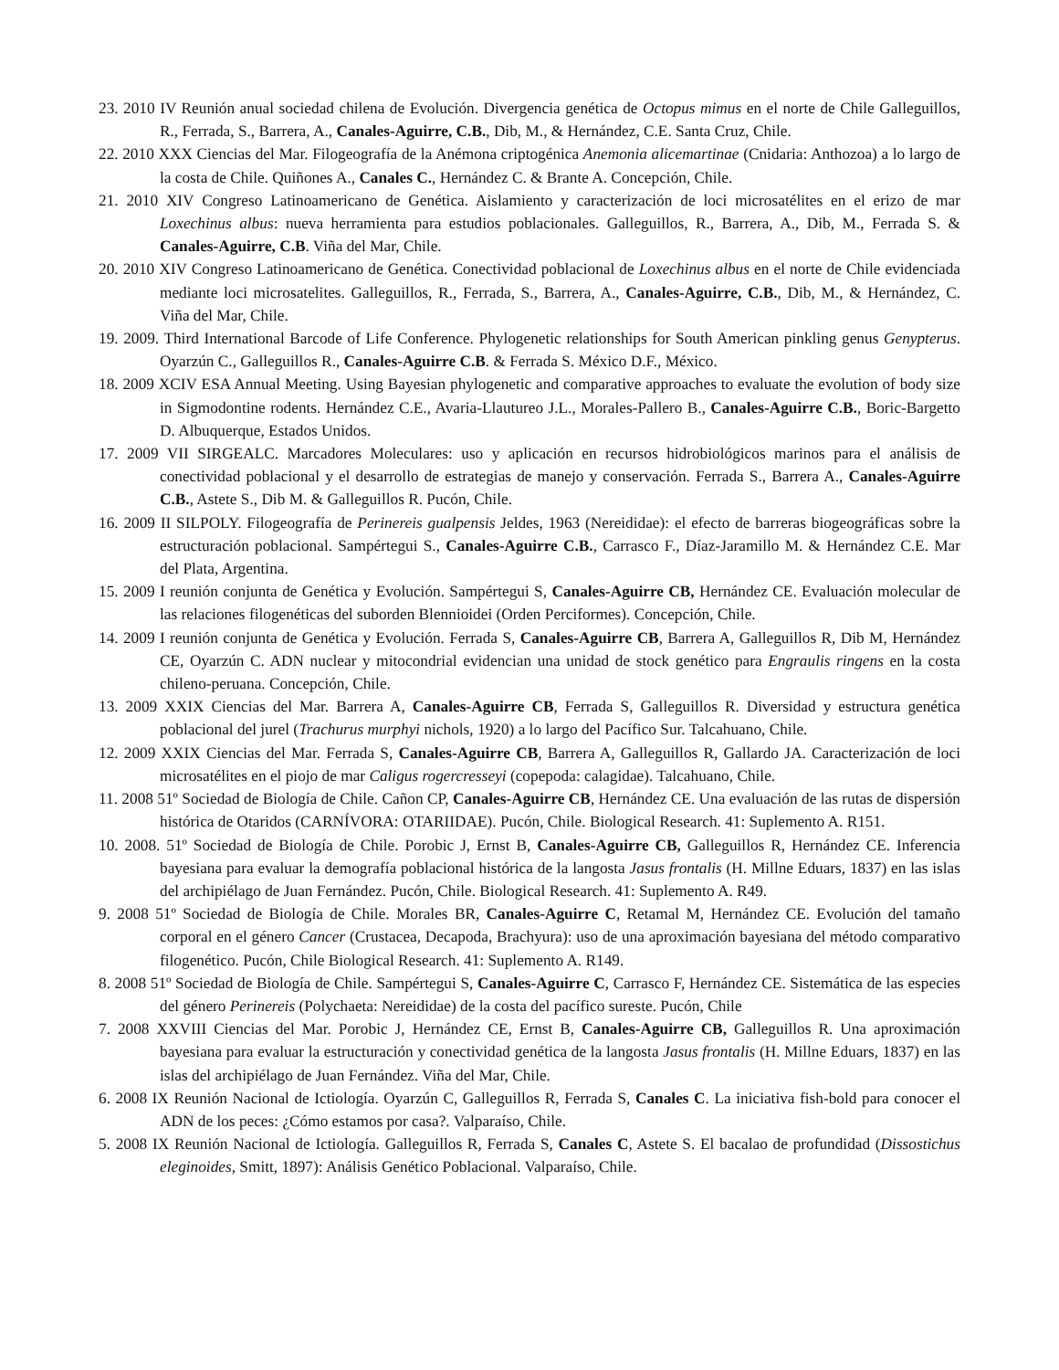23. 2010 IV Reunión anual sociedad chilena de Evolución. Divergencia genética de Octopus mimus en el norte de Chile Galleguillos, R., Ferrada, S., Barrera, A., Canales-Aguirre, C.B., Dib, M., & Hernández, C.E. Santa Cruz, Chile.
22. 2010 XXX Ciencias del Mar. Filogeografía de la Anémona criptogénica Anemonia alicemartinae (Cnidaria: Anthozoa) a lo largo de la costa de Chile. Quiñones A., Canales C., Hernández C. & Brante A. Concepción, Chile.
21. 2010 XIV Congreso Latinoamericano de Genética. Aislamiento y caracterización de loci microsatélites en el erizo de mar Loxechinus albus: nueva herramienta para estudios poblacionales. Galleguillos, R., Barrera, A., Dib, M., Ferrada S. & Canales-Aguirre, C.B. Viña del Mar, Chile.
20. 2010 XIV Congreso Latinoamericano de Genética. Conectividad poblacional de Loxechinus albus en el norte de Chile evidenciada mediante loci microsatelites. Galleguillos, R., Ferrada, S., Barrera, A., Canales-Aguirre, C.B., Dib, M., & Hernández, C. Viña del Mar, Chile.
19. 2009. Third International Barcode of Life Conference. Phylogenetic relationships for South American pinkling genus Genypterus. Oyarzún C., Galleguillos R., Canales-Aguirre C.B. & Ferrada S. México D.F., México.
18. 2009 XCIV ESA Annual Meeting. Using Bayesian phylogenetic and comparative approaches to evaluate the evolution of body size in Sigmodontine rodents. Hernández C.E., Avaria-Llautureo J.L., Morales-Pallero B., Canales-Aguirre C.B., Boric-Bargetto D. Albuquerque, Estados Unidos.
17. 2009 VII SIRGEALC. Marcadores Moleculares: uso y aplicación en recursos hidrobiológicos marinos para el análisis de conectividad poblacional y el desarrollo de estrategias de manejo y conservación. Ferrada S., Barrera A., Canales-Aguirre C.B., Astete S., Dib M. & Galleguillos R. Pucón, Chile.
16. 2009 II SILPOLY. Filogeografía de Perinereis gualpensis Jeldes, 1963 (Nereididae): el efecto de barreras biogeográficas sobre la estructuración poblacional. Sampértegui S., Canales-Aguirre C.B., Carrasco F., Díaz-Jaramillo M. & Hernández C.E. Mar del Plata, Argentina.
15. 2009 I reunión conjunta de Genética y Evolución. Sampértegui S, Canales-Aguirre CB, Hernández CE. Evaluación molecular de las relaciones filogenéticas del suborden Blennioidei (Orden Perciformes). Concepción, Chile.
14. 2009 I reunión conjunta de Genética y Evolución. Ferrada S, Canales-Aguirre CB, Barrera A, Galleguillos R, Dib M, Hernández CE, Oyarzún C. ADN nuclear y mitocondrial evidencian una unidad de stock genético para Engraulis ringens en la costa chileno-peruana. Concepción, Chile.
13. 2009 XXIX Ciencias del Mar. Barrera A, Canales-Aguirre CB, Ferrada S, Galleguillos R. Diversidad y estructura genética poblacional del jurel (Trachurus murphyi nichols, 1920) a lo largo del Pacífico Sur. Talcahuano, Chile.
12. 2009 XXIX Ciencias del Mar. Ferrada S, Canales-Aguirre CB, Barrera A, Galleguillos R, Gallardo JA. Caracterización de loci microsatélites en el piojo de mar Caligus rogercresseyi (copepoda: calagidae). Talcahuano, Chile.
11. 2008 51º Sociedad de Biología de Chile. Cañon CP, Canales-Aguirre CB, Hernández CE. Una evaluación de las rutas de dispersión histórica de Otaridos (CARNÍVORA: OTARIIDAE). Pucón, Chile. Biological Research. 41: Suplemento A. R151.
10. 2008. 51º Sociedad de Biología de Chile. Porobic J, Ernst B, Canales-Aguirre CB, Galleguillos R, Hernández CE. Inferencia bayesiana para evaluar la demografía poblacional histórica de la langosta Jasus frontalis (H. Millne Eduars, 1837) en las islas del archipiélago de Juan Fernández. Pucón, Chile. Biological Research. 41: Suplemento A. R49.
9. 2008 51º Sociedad de Biología de Chile. Morales BR, Canales-Aguirre C, Retamal M, Hernández CE. Evolución del tamaño corporal en el género Cancer (Crustacea, Decapoda, Brachyura): uso de una aproximación bayesiana del método comparativo filogenético. Pucón, Chile Biological Research. 41: Suplemento A. R149.
8. 2008 51º Sociedad de Biología de Chile. Sampértegui S, Canales-Aguirre C, Carrasco F, Hernández CE. Sistemática de las especies del género Perinereis (Polychaeta: Nereididae) de la costa del pacífico sureste. Pucón, Chile
7. 2008 XXVIII Ciencias del Mar. Porobic J, Hernández CE, Ernst B, Canales-Aguirre CB, Galleguillos R. Una aproximación bayesiana para evaluar la estructuración y conectividad genética de la langosta Jasus frontalis (H. Millne Eduars, 1837) en las islas del archipiélago de Juan Fernández. Viña del Mar, Chile.
6. 2008 IX Reunión Nacional de Ictiología. Oyarzún C, Galleguillos R, Ferrada S, Canales C. La iniciativa fish-bold para conocer el ADN de los peces: ¿Cómo estamos por casa?. Valparaíso, Chile.
5. 2008 IX Reunión Nacional de Ictiología. Galleguillos R, Ferrada S, Canales C, Astete S. El bacalao de profundidad (Dissostichus eleginoides, Smitt, 1897): Análisis Genético Poblacional. Valparaíso, Chile.